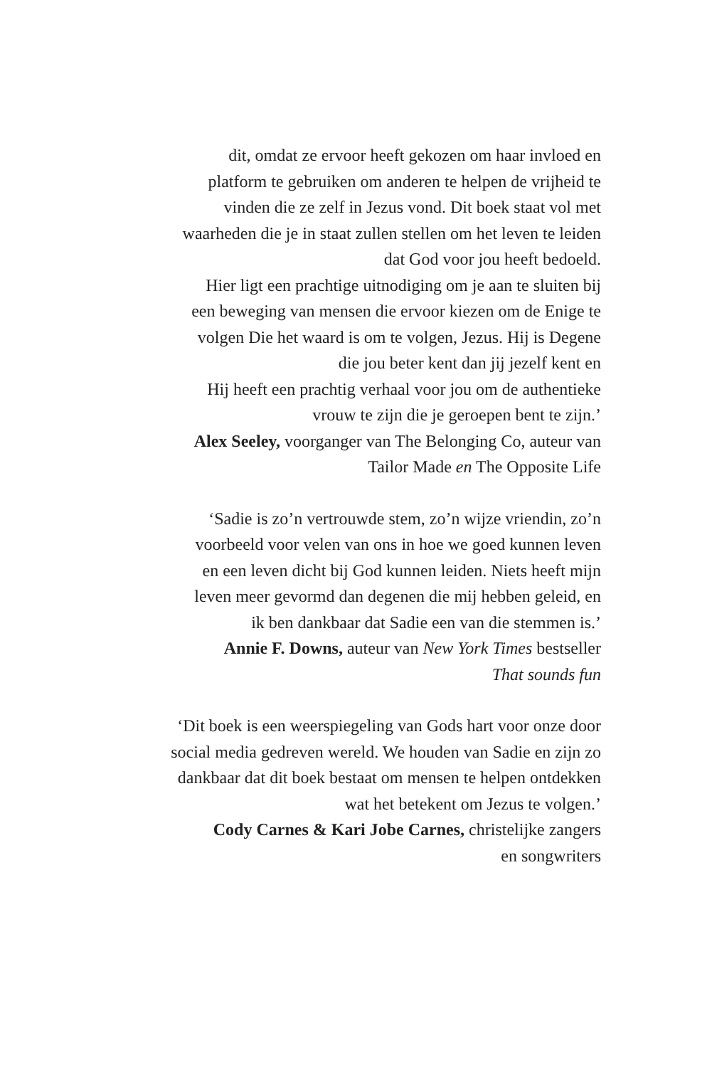dit, omdat ze ervoor heeft gekozen om haar invloed en
platform te gebruiken om anderen te helpen de vrijheid te
vinden die ze zelf in Jezus vond. Dit boek staat vol met
waarheden die je in staat zullen stellen om het leven te leiden
dat God voor jou heeft bedoeld.
Hier ligt een prachtige uitnodiging om je aan te sluiten bij
een beweging van mensen die ervoor kiezen om de Enige te
volgen Die het waard is om te volgen, Jezus. Hij is Degene
die jou beter kent dan jij jezelf kent en
Hij heeft een prachtig verhaal voor jou om de authentieke
vrouw te zijn die je geroepen bent te zijn.’
Alex Seeley, voorganger van The Belonging Co, auteur van
Tailor Made en The Opposite Life
‘Sadie is zo’n vertrouwde stem, zo’n wijze vriendin, zo’n
voorbeeld voor velen van ons in hoe we goed kunnen leven
en een leven dicht bij God kunnen leiden. Niets heeft mijn
leven meer gevormd dan degenen die mij hebben geleid, en
ik ben dankbaar dat Sadie een van die stemmen is.’
Annie F. Downs, auteur van New York Times bestseller
That sounds fun
‘Dit boek is een weerspiegeling van Gods hart voor onze door
social media gedreven wereld. We houden van Sadie en zijn zo
dankbaar dat dit boek bestaat om mensen te helpen ontdekken
wat het betekent om Jezus te volgen.’
Cody Carnes & Kari Jobe Carnes, christelijke zangers
en songwriters